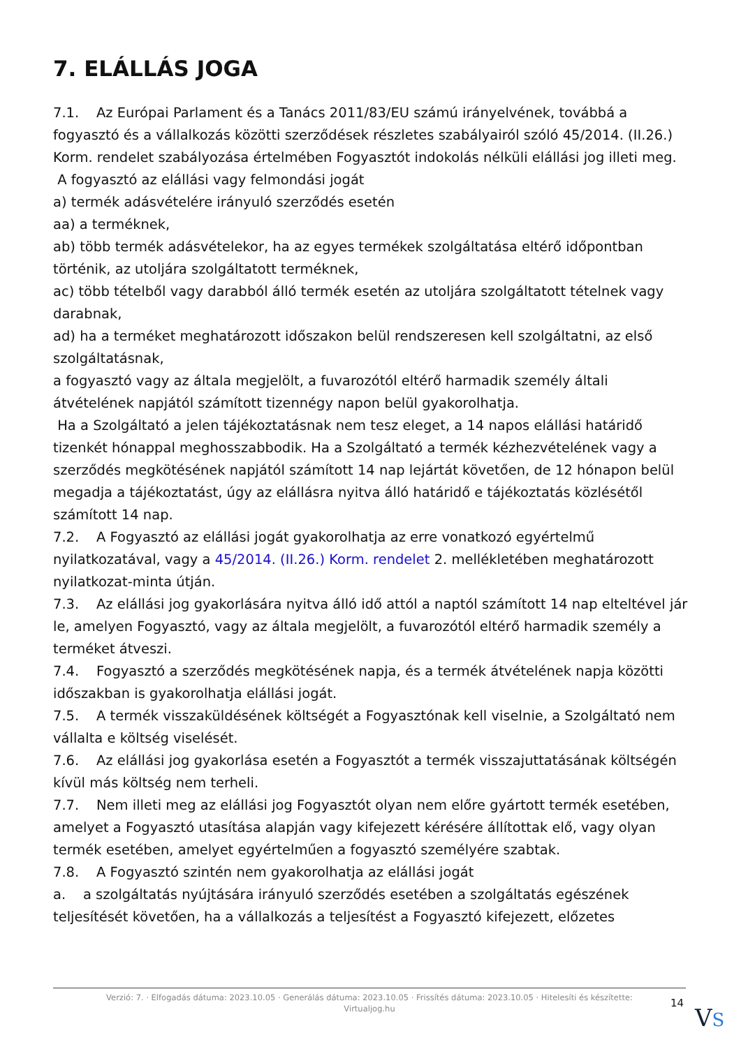7. ELÁLLÁS JOGA
7.1. Az Európai Parlament és a Tanács 2011/83/EU számú irányelvének, továbbá a fogyasztó és a vállalkozás közötti szerződések részletes szabályairól szóló 45/2014. (II.26.) Korm. rendelet szabályozása értelmében Fogyasztót indokolás nélküli elállási jog illeti meg.
A fogyasztó az elállási vagy felmondási jogát
a) termék adásvételére irányuló szerződés esetén
aa) a terméknek,
ab) több termék adásvételekor, ha az egyes termékek szolgáltatása eltérő időpontban történik, az utoljára szolgáltatott terméknek,
ac) több tételből vagy darabból álló termék esetén az utoljára szolgáltatott tételnek vagy darabnak,
ad) ha a terméket meghatározott időszakon belül rendszeresen kell szolgáltatni, az első szolgáltatásnak,
a fogyasztó vagy az általa megjelölt, a fuvarozótól eltérő harmadik személy általi átvételének napjától számított tizennégy napon belül gyakorolhatja.
Ha a Szolgáltató a jelen tájékoztatásnak nem tesz eleget, a 14 napos elállási határidő tizenkét hónappal meghosszabbodik. Ha a Szolgáltató a termék kézhezvételének vagy a szerződés megkötésének napjától számított 14 nap lejártát követően, de 12 hónapon belül megadja a tájékoztatást, úgy az elállásra nyitva álló határidő e tájékoztatás közlésétől számított 14 nap.
7.2. A Fogyasztó az elállási jogát gyakorolhatja az erre vonatkozó egyértelmű nyilatkozatával, vagy a 45/2014. (II.26.) Korm. rendelet 2. mellékletében meghatározott nyilatkozat-minta útján.
7.3. Az elállási jog gyakorlására nyitva álló idő attól a naptól számított 14 nap elteltével jár le, amelyen Fogyasztó, vagy az általa megjelölt, a fuvarozótól eltérő harmadik személy a terméket átveszi.
7.4. Fogyasztó a szerződés megkötésének napja, és a termék átvételének napja közötti időszakban is gyakorolhatja elállási jogát.
7.5. A termék visszaküldésének költségét a Fogyasztónak kell viselnie, a Szolgáltató nem vállalta e költség viselését.
7.6. Az elállási jog gyakorlása esetén a Fogyasztót a termék visszajuttatásának költségén kívül más költség nem terheli.
7.7. Nem illeti meg az elállási jog Fogyasztót olyan nem előre gyártott termék esetében, amelyet a Fogyasztó utasítása alapján vagy kifejezett kérésére állítottak elő, vagy olyan termék esetében, amelyet egyértelműen a fogyasztó személyére szabtak.
7.8. A Fogyasztó szintén nem gyakorolhatja az elállási jogát
a. a szolgáltatás nyújtására irányuló szerződés esetében a szolgáltatás egészének teljesítését követően, ha a vállalkozás a teljesítést a Fogyasztó kifejezett, előzetes
Verzió: 7. · Elfogadás dátuma: 2023.10.05 · Generálás dátuma: 2023.10.05 · Frissítés dátuma: 2023.10.05 · Hitelesíti és készítette:
Virtualjog.hu
14
VS